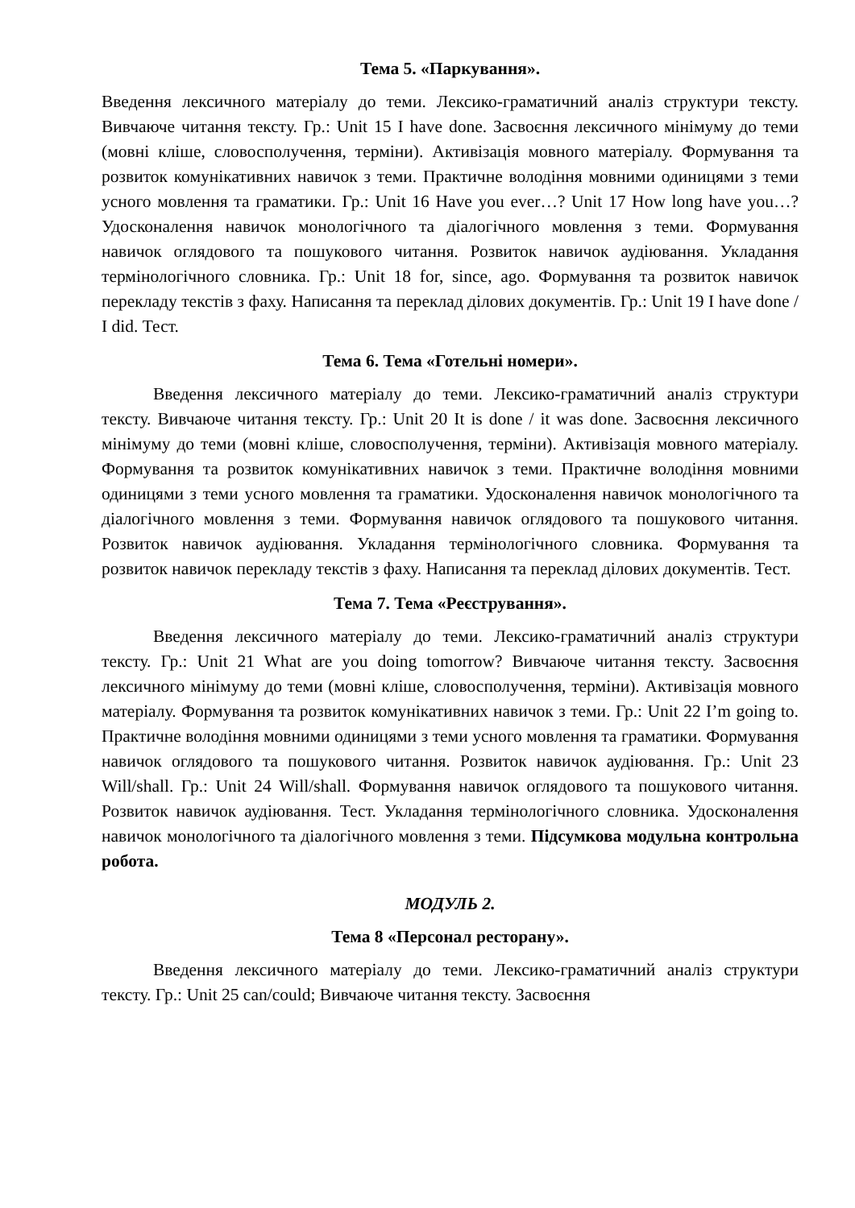Тема 5. «Паркування».
Введення лексичного матеріалу до теми. Лексико-граматичний аналіз структури тексту. Вивчаюче читання тексту. Гр.: Unit 15 I have done. Засвоєння лексичного мінімуму до теми (мовні кліше, словосполучення, терміни). Активізація мовного матеріалу. Формування та розвиток комунікативних навичок з теми. Практичне володіння мовними одиницями з теми усного мовлення та граматики. Гр.: Unit 16 Have you ever…? Unit 17 How long have you…? Удосконалення навичок монологічного та діалогічного мовлення з теми. Формування навичок оглядового та пошукового читання. Розвиток навичок аудіювання. Укладання термінологічного словника. Гр.: Unit 18 for, since, ago. Формування та розвиток навичок перекладу текстів з фаху. Написання та переклад ділових документів. Гр.: Unit 19 I have done / I did. Тест.
Тема 6. Тема «Готельні номери».
Введення лексичного матеріалу до теми. Лексико-граматичний аналіз структури тексту. Вивчаюче читання тексту. Гр.: Unit 20 It is done / it was done. Засвоєння лексичного мінімуму до теми (мовні кліше, словосполучення, терміни). Активізація мовного матеріалу. Формування та розвиток комунікативних навичок з теми. Практичне володіння мовними одиницями з теми усного мовлення та граматики. Удосконалення навичок монологічного та діалогічного мовлення з теми. Формування навичок оглядового та пошукового читання. Розвиток навичок аудіювання. Укладання термінологічного словника. Формування та розвиток навичок перекладу текстів з фаху. Написання та переклад ділових документів. Тест.
Тема 7. Тема «Реєстрування».
Введення лексичного матеріалу до теми. Лексико-граматичний аналіз структури тексту. Гр.: Unit 21 What are you doing tomorrow? Вивчаюче читання тексту. Засвоєння лексичного мінімуму до теми (мовні кліше, словосполучення, терміни). Активізація мовного матеріалу. Формування та розвиток комунікативних навичок з теми. Гр.: Unit 22 I’m going to. Практичне володіння мовними одиницями з теми усного мовлення та граматики. Формування навичок оглядового та пошукового читання. Розвиток навичок аудіювання. Гр.: Unit 23 Will/shall. Гр.: Unit 24 Will/shall. Формування навичок оглядового та пошукового читання. Розвиток навичок аудіювання. Тест. Укладання термінологічного словника. Удосконалення навичок монологічного та діалогічного мовлення з теми. Підсумкова модульна контрольна робота.
МОДУЛЬ 2.
Тема 8 «Персонал ресторану».
Введення лексичного матеріалу до теми. Лексико-граматичний аналіз структури тексту. Гр.: Unit 25 can/could; Вивчаюче читання тексту. Засвоєння